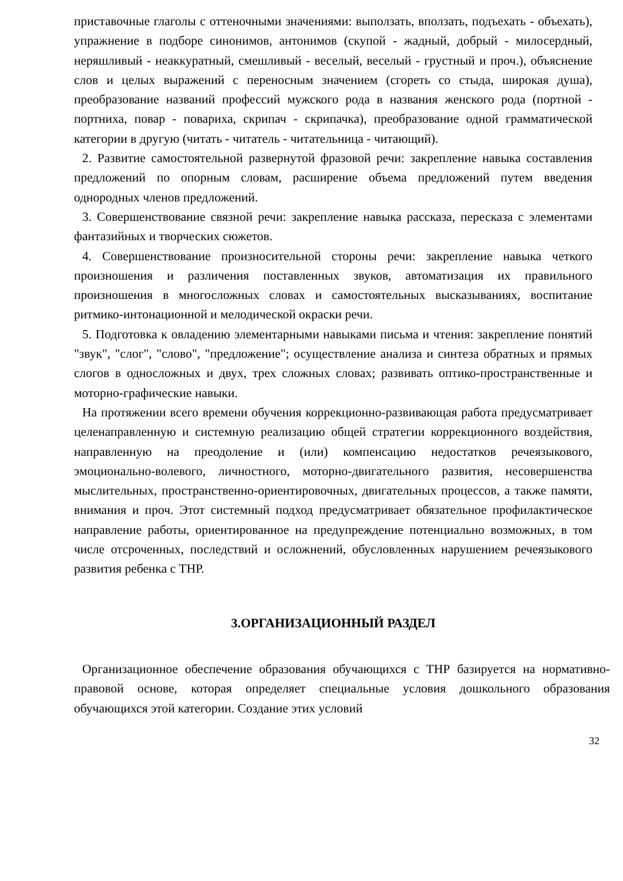приставочные глаголы с оттеночными значениями: выползать, вползать, подъехать - объехать), упражнение в подборе синонимов, антонимов (скупой - жадный, добрый - милосердный, неряшливый - неаккуратный, смешливый - веселый, веселый - грустный и проч.), объяснение слов и целых выражений с переносным значением (сгореть со стыда, широкая душа), преобразование названий профессий мужского рода в названия женского рода (портной - портниха, повар - повариха, скрипач - скрипачка), преобразование одной грамматической категории в другую (читать - читатель - читательница - читающий).
2. Развитие самостоятельной развернутой фразовой речи: закрепление навыка составления предложений по опорным словам, расширение объема предложений путем введения однородных членов предложений.
3. Совершенствование связной речи: закрепление навыка рассказа, пересказа с элементами фантазийных и творческих сюжетов.
4. Совершенствование произносительной стороны речи: закрепление навыка четкого произношения и различения поставленных звуков, автоматизация их правильного произношения в многосложных словах и самостоятельных высказываниях, воспитание ритмико-интонационной и мелодической окраски речи.
5. Подготовка к овладению элементарными навыками письма и чтения: закрепление понятий "звук", "слог", "слово", "предложение"; осуществление анализа и синтеза обратных и прямых слогов в односложных и двух, трех сложных словах; развивать оптико-пространственные и моторно-графические навыки.
На протяжении всего времени обучения коррекционно-развивающая работа предусматривает целенаправленную и системную реализацию общей стратегии коррекционного воздействия, направленную на преодоление и (или) компенсацию недостатков речеязыкового, эмоционально-волевого, личностного, моторно-двигательного развития, несовершенства мыслительных, пространственно-ориентировочных, двигательных процессов, а также памяти, внимания и проч. Этот системный подход предусматривает обязательное профилактическое направление работы, ориентированное на предупреждение потенциально возможных, в том числе отсроченных, последствий и осложнений, обусловленных нарушением речеязыкового развития ребенка с ТНР.
3.ОРГАНИЗАЦИОННЫЙ РАЗДЕЛ
Организационное обеспечение образования обучающихся с ТНР базируется на нормативно-правовой основе, которая определяет специальные условия дошкольного образования обучающихся этой категории. Создание этих условий
32